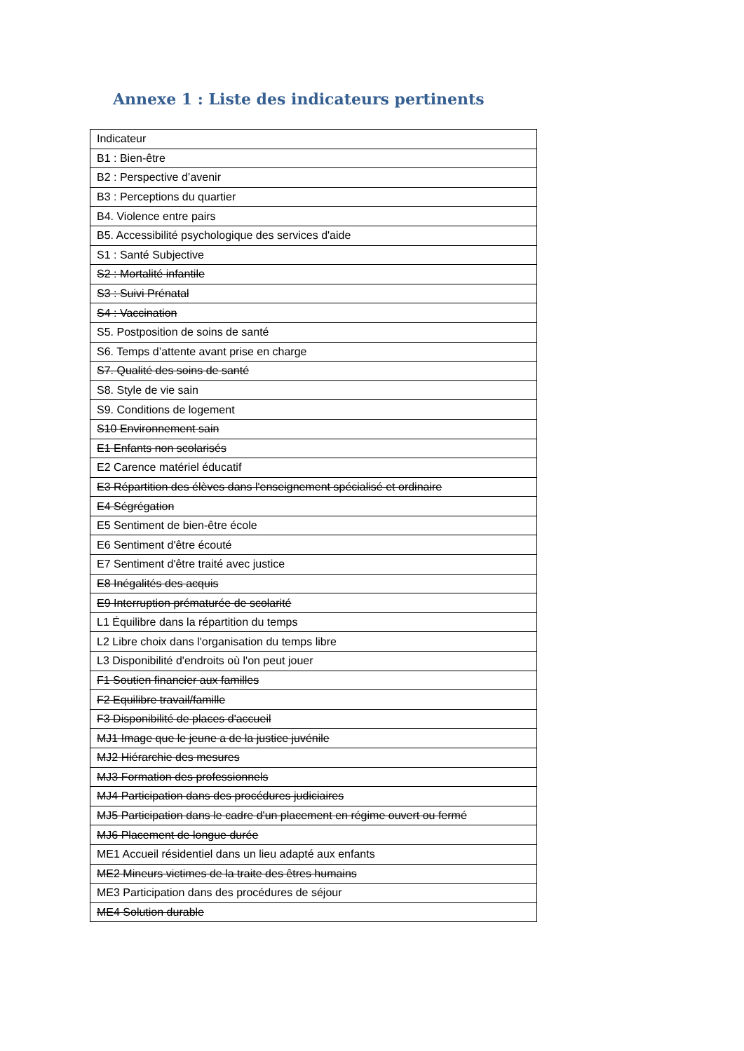Annexe 1 : Liste des indicateurs pertinents
| Indicateur |
| B1 : Bien-être |
| B2 : Perspective d’avenir |
| B3 : Perceptions du quartier |
| B4. Violence entre pairs |
| B5. Accessibilité psychologique des services d'aide |
| S1 : Santé Subjective |
| S2 : Mortalité infantile |
| S3 : Suivi Prénatal |
| S4 : Vaccination |
| S5. Postposition de soins de santé |
| S6. Temps d’attente avant prise en charge |
| S7. Qualité des soins de santé |
| S8. Style de vie sain |
| S9. Conditions de logement |
| S10 Environnement sain |
| E1 Enfants non scolarisés |
| E2 Carence matériel éducatif |
| E3 Répartition des élèves dans l'enseignement spécialisé et ordinaire |
| E4 Ségrégation |
| E5 Sentiment de bien-être école |
| E6 Sentiment d'être écouté |
| E7 Sentiment d'être traité avec justice |
| E8 Inégalités des acquis |
| E9 Interruption prématurée de scolarité |
| L1 Équilibre dans la répartition du temps |
| L2 Libre choix dans l'organisation du temps libre |
| L3 Disponibilité d'endroits où l'on peut jouer |
| F1 Soutien financier aux familles |
| F2 Equilibre travail/famille |
| F3 Disponibilité de places d'accueil |
| MJ1 Image que le jeune a de la justice juvénile |
| MJ2 Hiérarchie des mesures |
| MJ3 Formation des professionnels |
| MJ4 Participation dans des procédures judiciaires |
| MJ5 Participation dans le cadre d'un placement en régime ouvert ou fermé |
| MJ6 Placement de longue durée |
| ME1 Accueil résidentiel dans un lieu adapté aux enfants |
| ME2 Mineurs victimes de la traite des êtres humains |
| ME3 Participation dans des procédures de séjour |
| ME4 Solution durable |